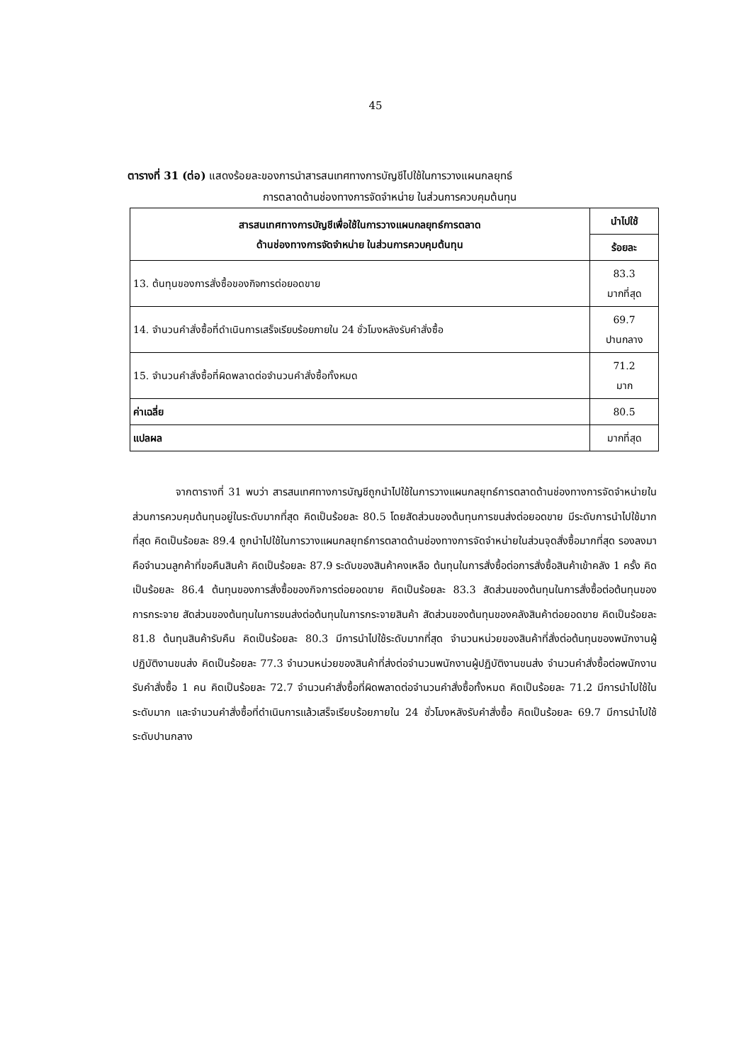45
ตารางที่ 31 (ต่อ) แสดงร้อยละของการนำสารสนเทศทางการบัญชีไปใช้ในการวางแผนกลยุทธ์
การตลาดด้านช่องทางการจัดจำหน่าย ในส่วนการควบคุมต้นทุน
| สารสนเทศทางการบัญชีเพื่อใช้ในการวางแผนกลยุทธ์การตลาด ด้านช่องทางการจัดจำหน่าย ในส่วนการควบคุมต้นทุน | นำไปใช้ |
| --- | --- |
| | ร้อยละ |
| 13. ต้นทุนของการสั่งซื้อของกิจการต่อยอดขาย | 83.3 มากที่สุด |
| 14. จำนวนคำสั่งซื้อที่ดำเนินการเสร็จเรียบร้อยภายใน 24 ชั่วโมงหลังรับคำสั่งซื้อ | 69.7 ปานกลาง |
| 15. จำนวนคำสั่งซื้อที่ผิดพลาดต่อจำนวนคำสั่งซื้อทั้งหมด | 71.2 มาก |
| ค่าเฉลี่ย | 80.5 |
| แปลผล | มากที่สุด |
จากตารางที่ 31 พบว่า สารสนเทศทางการบัญชีถูกนำไปใช้ในการวางแผนกลยุทธ์การตลาดด้านช่องทางการจัดจำหน่ายในส่วนการควบคุมต้นทุนอยู่ในระดับมากที่สุด คิดเป็นร้อยละ 80.5 โดยสัดส่วนของต้นทุนการขนส่งต่อยอดขาย มีระดับการนำไปใช้มากที่สุด คิดเป็นร้อยละ 89.4 ถูกนำไปใช้ในการวางแผนกลยุทธ์การตลาดด้านช่องทางการจัดจำหน่ายในส่วนจุดสั่งซื้อมากที่สุด รองลงมาคือจำนวนลูกค้าที่ขอคืนสินค้า คิดเป็นร้อยละ 87.9 ระดับของสินค้าคงเหลือ ต้นทุนในการสั่งซื้อต่อการสั่งซื้อสินค้าเข้าคลัง 1 ครั้ง คิดเป็นร้อยละ 86.4 ต้นทุนของการสั่งซื้อของกิจการต่อยอดขาย คิดเป็นร้อยละ 83.3 สัดส่วนของต้นทุนในการสั่งซื้อต่อต้นทุนของการกระจาย สัดส่วนของต้นทุนในการขนส่งต่อต้นทุนในการกระจายสินค้า สัดส่วนของต้นทุนของคลังสินค้าต่อยอดขาย คิดเป็นร้อยละ 81.8 ต้นทุนสินค้ารับคืน คิดเป็นร้อยละ 80.3 มีการนำไปใช้ระดับมากที่สุด จำนวนหน่วยของสินค้าที่สั่งต่อต้นทุนของพนักงานผู้ปฏิบัติงานขนส่ง คิดเป็นร้อยละ 77.3 จำนวนหน่วยของสินค้าที่ส่งต่อจำนวนพนักงานผู้ปฏิบัติงานขนส่ง จำนวนคำสั่งซื้อต่อพนักงานรับคำสั่งซื้อ 1 คน คิดเป็นร้อยละ 72.7 จำนวนคำสั่งซื้อที่ผิดพลาดต่อจำนวนคำสั่งซื้อทั้งหมด คิดเป็นร้อยละ 71.2 มีการนำไปใช้ในระดับมาก และจำนวนคำสั่งซื้อที่ดำเนินการแล้วเสร็จเรียบร้อยภายใน 24 ชั่วโมงหลังรับคำสั่งซื้อ คิดเป็นร้อยละ 69.7 มีการนำไปใช้ระดับปานกลาง